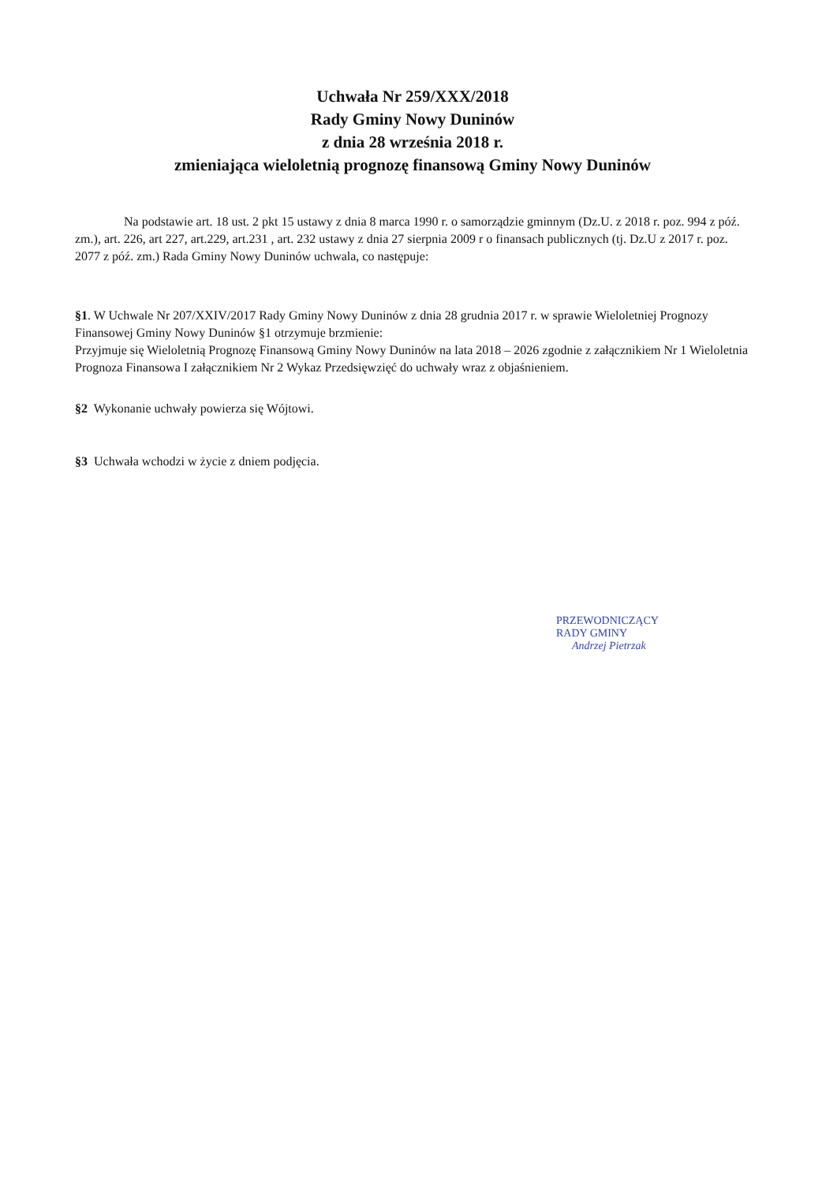Uchwała Nr 259/XXX/2018
Rady Gminy Nowy Duninów
z dnia 28 września 2018 r.
zmieniająca wieloletnią prognozę finansową Gminy Nowy Duninów
Na podstawie art. 18 ust. 2 pkt 15 ustawy z dnia 8 marca 1990 r. o samorządzie gminnym (Dz.U. z 2018 r. poz. 994 z póź. zm.), art. 226, art 227, art.229, art.231 , art. 232 ustawy z dnia 27 sierpnia 2009 r o finansach publicznych (tj. Dz.U z 2017 r. poz. 2077 z póź. zm.) Rada Gminy Nowy Duninów uchwala, co następuje:
§1. W Uchwale Nr 207/XXIV/2017 Rady Gminy Nowy Duninów z dnia 28 grudnia 2017 r. w sprawie Wieloletniej Prognozy Finansowej Gminy Nowy Duninów §1 otrzymuje brzmienie:
Przyjmuje się Wieloletnią Prognozę Finansową Gminy Nowy Duninów na lata 2018 – 2026 zgodnie z załącznikiem Nr 1 Wieloletnia Prognoza Finansowa I załącznikiem Nr 2 Wykaz Przedsięwzięć do uchwały wraz z objaśnieniem.
§2 Wykonanie uchwały powierza się Wójtowi.
§3 Uchwała wchodzi w życie z dniem podjęcia.
PRZEWODNICZĄCY
RADY GMINY
Andrzej Pietrzak